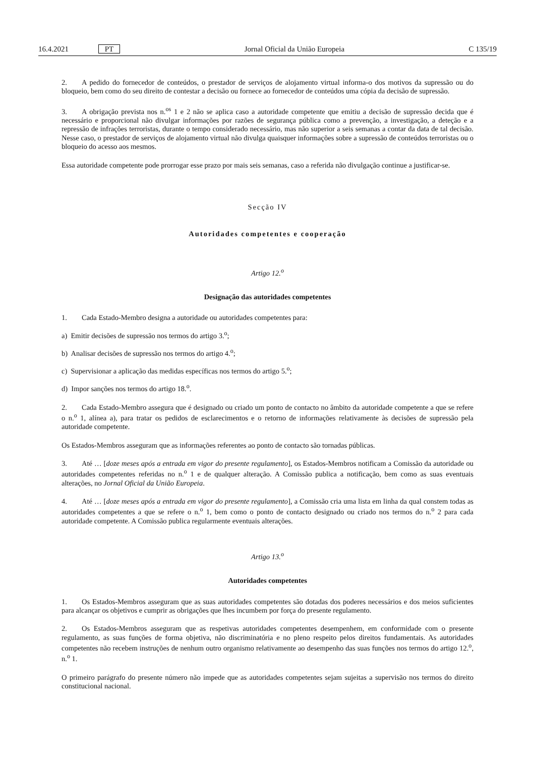16.4.2021 PT Jornal Oficial da União Europeia C 135/19
2. A pedido do fornecedor de conteúdos, o prestador de serviços de alojamento virtual informa-o dos motivos da supressão ou do bloqueio, bem como do seu direito de contestar a decisão ou fornece ao fornecedor de conteúdos uma cópia da decisão de supressão.
3. A obrigação prevista nos n.<sup>os</sup> 1 e 2 não se aplica caso a autoridade competente que emitiu a decisão de supressão decida que é necessário e proporcional não divulgar informações por razões de segurança pública como a prevenção, a investigação, a deteção e a repressão de infrações terroristas, durante o tempo considerado necessário, mas não superior a seis semanas a contar da data de tal decisão. Nesse caso, o prestador de serviços de alojamento virtual não divulga quaisquer informações sobre a supressão de conteúdos terroristas ou o bloqueio do acesso aos mesmos.
Essa autoridade competente pode prorrogar esse prazo por mais seis semanas, caso a referida não divulgação continue a justificar-se.
Secção IV
Autoridades competentes e cooperação
Artigo 12.<sup>o</sup>
Designação das autoridades competentes
1. Cada Estado-Membro designa a autoridade ou autoridades competentes para:
a) Emitir decisões de supressão nos termos do artigo 3.<sup>o</sup>;
b) Analisar decisões de supressão nos termos do artigo 4.<sup>o</sup>;
c) Supervisionar a aplicação das medidas específicas nos termos do artigo 5.<sup>o</sup>;
d) Impor sanções nos termos do artigo 18.<sup>o</sup>.
2. Cada Estado-Membro assegura que é designado ou criado um ponto de contacto no âmbito da autoridade competente a que se refere o n.<sup>o</sup> 1, alínea a), para tratar os pedidos de esclarecimentos e o retorno de informações relativamente às decisões de supressão pela autoridade competente.
Os Estados-Membros asseguram que as informações referentes ao ponto de contacto são tornadas públicas.
3. Até … [doze meses após a entrada em vigor do presente regulamento], os Estados-Membros notificam a Comissão da autoridade ou autoridades competentes referidas no n.<sup>o</sup> 1 e de qualquer alteração. A Comissão publica a notificação, bem como as suas eventuais alterações, no Jornal Oficial da União Europeia.
4. Até … [doze meses após a entrada em vigor do presente regulamento], a Comissão cria uma lista em linha da qual constem todas as autoridades competentes a que se refere o n.<sup>o</sup> 1, bem como o ponto de contacto designado ou criado nos termos do n.<sup>o</sup> 2 para cada autoridade competente. A Comissão publica regularmente eventuais alterações.
Artigo 13.<sup>o</sup>
Autoridades competentes
1. Os Estados-Membros asseguram que as suas autoridades competentes são dotadas dos poderes necessários e dos meios suficientes para alcançar os objetivos e cumprir as obrigações que lhes incumbem por força do presente regulamento.
2. Os Estados-Membros asseguram que as respetivas autoridades competentes desempenhem, em conformidade com o presente regulamento, as suas funções de forma objetiva, não discriminatória e no pleno respeito pelos direitos fundamentais. As autoridades competentes não recebem instruções de nenhum outro organismo relativamente ao desempenho das suas funções nos termos do artigo 12.<sup>o</sup>, n.<sup>o</sup> 1.
O primeiro parágrafo do presente número não impede que as autoridades competentes sejam sujeitas a supervisão nos termos do direito constitucional nacional.